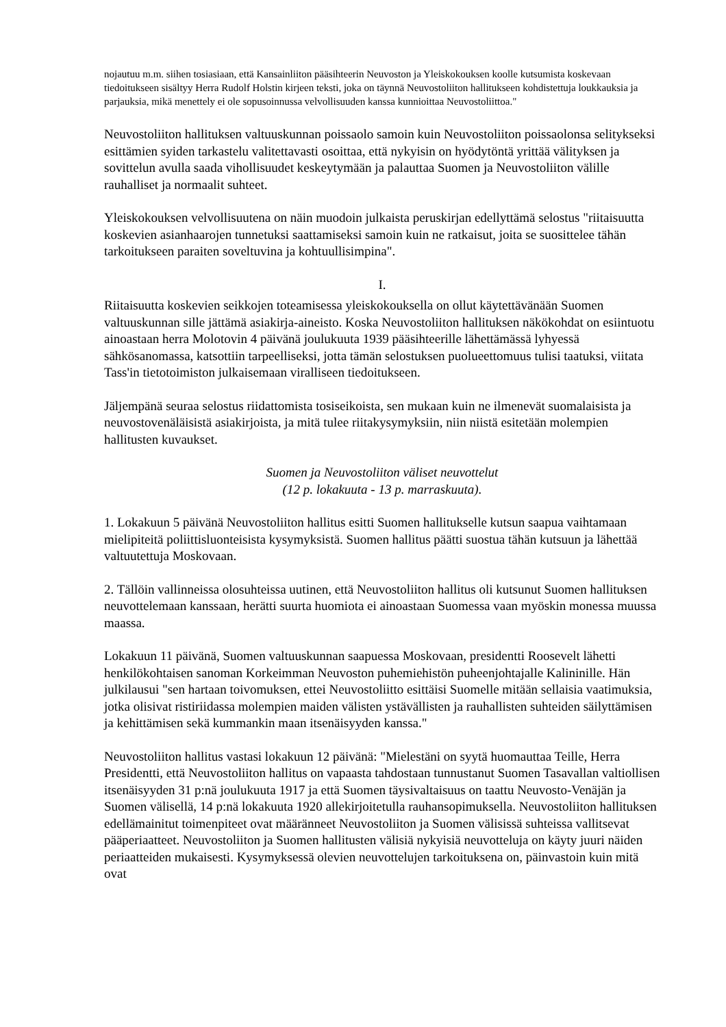nojautuu m.m. siihen tosiasiaan, että Kansainliiton pääsihteerin Neuvoston ja Yleiskokouksen koolle kutsumista koskevaan tiedoitukseen sisältyy Herra Rudolf Holstin kirjeen teksti, joka on täynnä Neuvostoliiton hallitukseen kohdistettuja loukkauksia ja parjauksia, mikä menettely ei ole sopusoinnussa velvollisuuden kanssa kunnioittaa Neuvostoliittoa."
Neuvostoliiton hallituksen valtuuskunnan poissaolo samoin kuin Neuvostoliiton poissaolonsa selitykseksi esittämien syiden tarkastelu valitettavasti osoittaa, että nykyisin on hyödytöntä yrittää välityksen ja sovittelun avulla saada vihollisuudet keskeytymään ja palauttaa Suomen ja Neuvostoliiton välille rauhalliset ja normaalit suhteet.
Yleiskokouksen velvollisuutena on näin muodoin julkaista peruskirjan edellyttämä selostus "riitaisuutta koskevien asianhaarojen tunnetuksi saattamiseksi samoin kuin ne ratkaisut, joita se suosittelee tähän tarkoitukseen paraiten soveltuvina ja kohtuullisimpina".
I.
Riitaisuutta koskevien seikkojen toteamisessa yleiskokouksella on ollut käytettävänään Suomen valtuuskunnan sille jättämä asiakirja-aineisto. Koska Neuvostoliiton hallituksen näkökohdat on esiintuotu ainoastaan herra Molotovin 4 päivänä joulukuuta 1939 pääsihteerille lähettämässä lyhyessä sähkösanomassa, katsottiin tarpeelliseksi, jotta tämän selostuksen puolueettomuus tulisi taatuksi, viitata Tass'in tietotoimiston julkaisemaan viralliseen tiedoitukseen.
Jäljempänä seuraa selostus riidattomista tosiseikoista, sen mukaan kuin ne ilmenevät suomalaisista ja neuvostovenäläisistä asiakirjoista, ja mitä tulee riitakysymyksiin, niin niistä esitetään molempien hallitusten kuvaukset.
Suomen ja Neuvostoliiton väliset neuvottelut
(12 p. lokakuuta - 13 p. marraskuuta).
1. Lokakuun 5 päivänä Neuvostoliiton hallitus esitti Suomen hallitukselle kutsun saapua vaihtamaan mielipiteitä poliittisluonteisista kysymyksistä. Suomen hallitus päätti suostua tähän kutsuun ja lähettää valtuutettuja Moskovaan.
2. Tällöin vallinneissa olosuhteissa uutinen, että Neuvostoliiton hallitus oli kutsunut Suomen hallituksen neuvottelemaan kanssaan, herätti suurta huomiota ei ainoastaan Suomessa vaan myöskin monessa muussa maassa.
Lokakuun 11 päivänä, Suomen valtuuskunnan saapuessa Moskovaan, presidentti Roosevelt lähetti henkilökohtaisen sanoman Korkeimman Neuvoston puhemiehistön puheenjohtajalle Kalininille. Hän julkilausui "sen hartaan toivomuksen, ettei Neuvostoliitto esittäisi Suomelle mitään sellaisia vaatimuksia, jotka olisivat ristiriidassa molempien maiden välisten ystävällisten ja rauhallisten suhteiden säilyttämisen ja kehittämisen sekä kummankin maan itsenäisyyden kanssa."
Neuvostoliiton hallitus vastasi lokakuun 12 päivänä: "Mielestäni on syytä huomauttaa Teille, Herra Presidentti, että Neuvostoliiton hallitus on vapaasta tahdostaan tunnustanut Suomen Tasavallan valtiollisen itsenäisyyden 31 p:nä joulukuuta 1917 ja että Suomen täysivaltaisuus on taattu Neuvosto-Venäjän ja Suomen välisellä, 14 p:nä lokakuuta 1920 allekirjoitetulla rauhansopimuksella. Neuvostoliiton hallituksen edellämainitut toimenpiteet ovat määränneet Neuvostoliiton ja Suomen välisissä suhteissa vallitsevat pääperiaatteet. Neuvostoliiton ja Suomen hallitusten välisiä nykyisiä neuvotteluja on käyty juuri näiden periaatteiden mukaisesti. Kysymyksessä olevien neuvottelujen tarkoituksena on, päinvastoin kuin mitä ovat